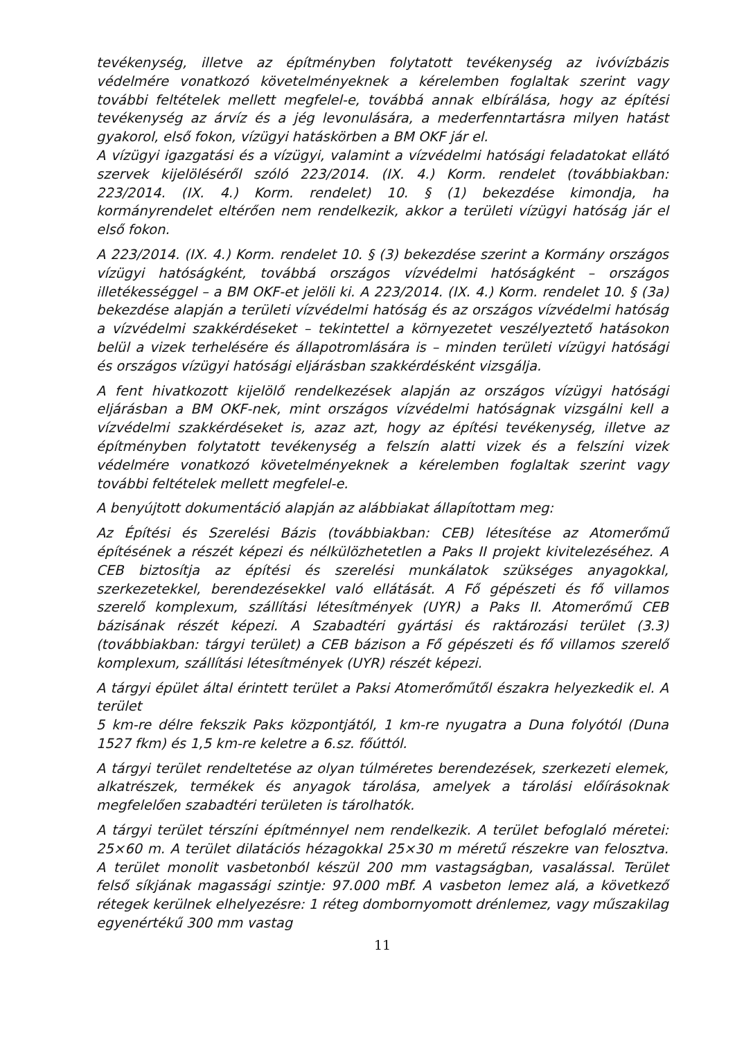tevékenység, illetve az építményben folytatott tevékenység az ivóvízbázis védelmére vonatkozó követelményeknek a kérelemben foglaltak szerint vagy további feltételek mellett megfelel-e, továbbá annak elbírálása, hogy az építési tevékenység az árvíz és a jég levonulására, a mederfenntartásra milyen hatást gyakorol, első fokon, vízügyi hatáskörben a BM OKF jár el.
A vízügyi igazgatási és a vízügyi, valamint a vízvédelmi hatósági feladatokat ellátó szervek kijelöléséről szóló 223/2014. (IX. 4.) Korm. rendelet (továbbiakban: 223/2014. (IX. 4.) Korm. rendelet) 10. § (1) bekezdése kimondja, ha kormányrendelet eltérően nem rendelkezik, akkor a területi vízügyi hatóság jár el első fokon.
A 223/2014. (IX. 4.) Korm. rendelet 10. § (3) bekezdése szerint a Kormány országos vízügyi hatóságként, továbbá országos vízvédelmi hatóságként – országos illetékességgel – a BM OKF-et jelöli ki. A 223/2014. (IX. 4.) Korm. rendelet 10. § (3a) bekezdése alapján a területi vízvédelmi hatóság és az országos vízvédelmi hatóság a vízvédelmi szakkérdéseket – tekintettel a környezetet veszélyeztető hatásokon belül a vizek terhelésére és állapotromlására is – minden területi vízügyi hatósági és országos vízügyi hatósági eljárásban szakkérdésként vizsgálja.
A fent hivatkozott kijelölő rendelkezések alapján az országos vízügyi hatósági eljárásban a BM OKF-nek, mint országos vízvédelmi hatóságnak vizsgálni kell a vízvédelmi szakkérdéseket is, azaz azt, hogy az építési tevékenység, illetve az építményben folytatott tevékenység a felszín alatti vizek és a felszíni vizek védelmére vonatkozó követelményeknek a kérelemben foglaltak szerint vagy további feltételek mellett megfelel-e.
A benyújtott dokumentáció alapján az alábbiakat állapítottam meg:
Az Építési és Szerelési Bázis (továbbiakban: CEB) létesítése az Atomerőmű építésének a részét képezi és nélkülözhetetlen a Paks II projekt kivitelezéséhez. A CEB biztosítja az építési és szerelési munkálatok szükséges anyagokkal, szerkezetekkel, berendezésekkel való ellátását. A Fő gépészeti és fő villamos szerelő komplexum, szállítási létesítmények (UYR) a Paks II. Atomerőmű CEB bázisának részét képezi. A Szabadtéri gyártási és raktározási terület (3.3) (továbbiakban: tárgyi terület) a CEB bázison a Fő gépészeti és fő villamos szerelő komplexum, szállítási létesítmények (UYR) részét képezi.
A tárgyi épület által érintett terület a Paksi Atomerőműtől északra helyezkedik el. A terület
5 km-re délre fekszik Paks központjától, 1 km-re nyugatra a Duna folyótól (Duna 1527 fkm) és 1,5 km-re keletre a 6.sz. főúttól.
A tárgyi terület rendeltetése az olyan túlméretes berendezések, szerkezeti elemek, alkatrészek, termékek és anyagok tárolása, amelyek a tárolási előírásoknak megfelelően szabadtéri területen is tárolhatók.
A tárgyi terület térszíni építménnyel nem rendelkezik. A terület befoglaló méretei: 25×60 m. A terület dilatációs hézagokkal 25×30 m méretű részekre van felosztva. A terület monolit vasbetonból készül 200 mm vastagságban, vasalással. Terület felső síkjának magassági szintje: 97.000 mBf. A vasbeton lemez alá, a következő rétegek kerülnek elhelyezésre: 1 réteg dombornyomott drénlemez, vagy műszakilag egyenértékű 300 mm vastag
11